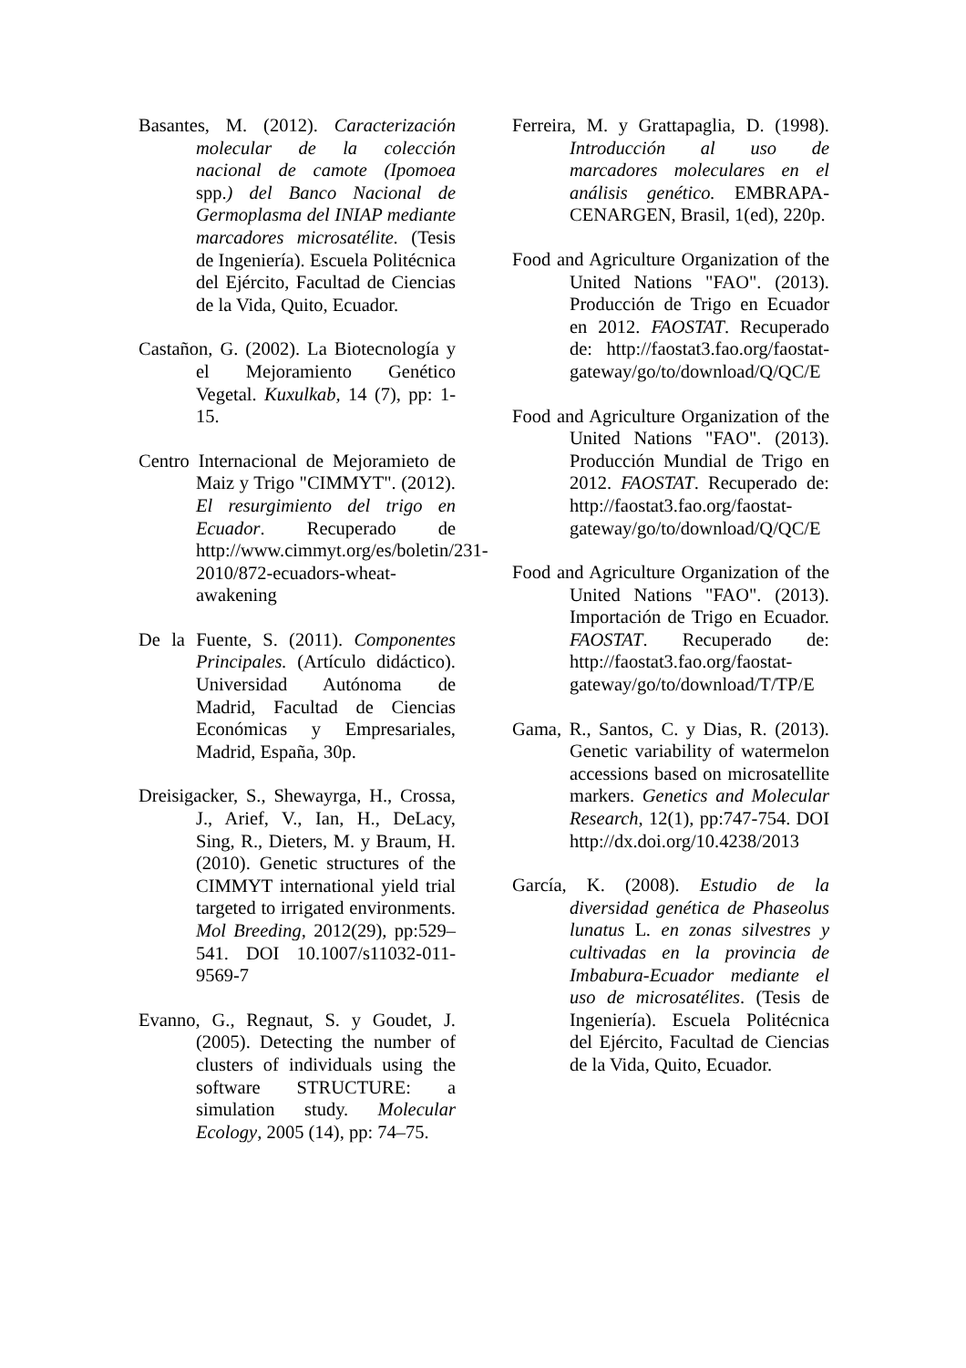Basantes, M. (2012). Caracterización molecular de la colección nacional de camote (Ipomoea spp.) del Banco Nacional de Germoplasma del INIAP mediante marcadores microsatélite. (Tesis de Ingeniería). Escuela Politécnica del Ejército, Facultad de Ciencias de la Vida, Quito, Ecuador.
Castañon, G. (2002). La Biotecnología y el Mejoramiento Genético Vegetal. Kuxulkab, 14 (7), pp: 1-15.
Centro Internacional de Mejoramieto de Maiz y Trigo "CIMMYT". (2012). El resurgimiento del trigo en Ecuador. Recuperado de http://www.cimmyt.org/es/boletin/231-2010/872-ecuadors-wheat-awakening
De la Fuente, S. (2011). Componentes Principales. (Artículo didáctico). Universidad Autónoma de Madrid, Facultad de Ciencias Económicas y Empresariales, Madrid, España, 30p.
Dreisigacker, S., Shewayrga, H., Crossa, J., Arief, V., Ian, H., DeLacy, Sing, R., Dieters, M. y Braum, H. (2010). Genetic structures of the CIMMYT international yield trial targeted to irrigated environments. Mol Breeding, 2012(29), pp:529–541. DOI 10.1007/s11032-011-9569-7
Evanno, G., Regnaut, S. y Goudet, J. (2005). Detecting the number of clusters of individuals using the software STRUCTURE: a simulation study. Molecular Ecology, 2005 (14), pp: 74–75.
Ferreira, M. y Grattapaglia, D. (1998). Introducción al uso de marcadores moleculares en el análisis genético. EMBRAPA-CENARGEN, Brasil, 1(ed), 220p.
Food and Agriculture Organization of the United Nations "FAO". (2013). Producción de Trigo en Ecuador en 2012. FAOSTAT. Recuperado de: http://faostat3.fao.org/faostat-gateway/go/to/download/Q/QC/E
Food and Agriculture Organization of the United Nations "FAO". (2013). Producción Mundial de Trigo en 2012. FAOSTAT. Recuperado de: http://faostat3.fao.org/faostat-gateway/go/to/download/Q/QC/E
Food and Agriculture Organization of the United Nations "FAO". (2013). Importación de Trigo en Ecuador. FAOSTAT. Recuperado de: http://faostat3.fao.org/faostat-gateway/go/to/download/T/TP/E
Gama, R., Santos, C. y Dias, R. (2013). Genetic variability of watermelon accessions based on microsatellite markers. Genetics and Molecular Research, 12(1), pp:747-754. DOI http://dx.doi.org/10.4238/2013
García, K. (2008). Estudio de la diversidad genética de Phaseolus lunatus L. en zonas silvestres y cultivadas en la provincia de Imbabura-Ecuador mediante el uso de microsatélites. (Tesis de Ingeniería). Escuela Politécnica del Ejército, Facultad de Ciencias de la Vida, Quito, Ecuador.